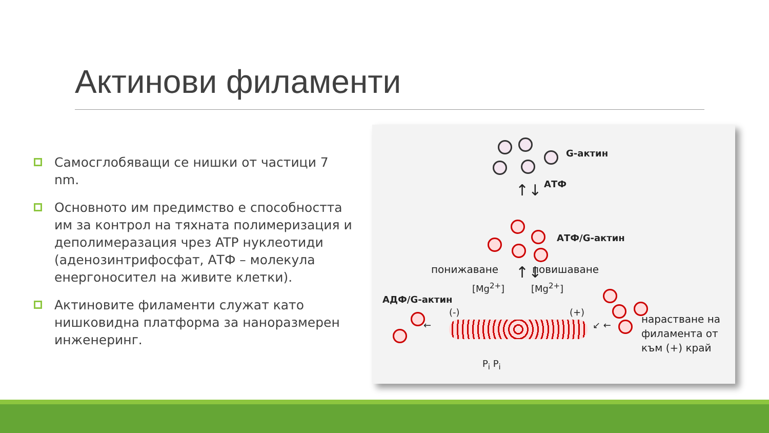Актинови филаменти
Самосглобяващи се нишки от частици 7 nm.
Основното им предимство е способността им за контрол на тяхната полимеризация и деполимеразация чрез ATP нуклеотиди (аденозинтрифосфат, АТФ – молекула енергоносител на живите клетки).
Актиновите филаменти служат като нишковидна платформа за наноразмерен инженеринг.
G-актин
↑↓ АТФ
АТФ/G-актин
понижаване ↑↓ повишаване
[Mg<sup>2+</sup>] [Mg<sup>2+</sup>]
АДФ/G-актин
(-) (+)
← ↙ ←
P<sub>i</sub> P<sub>i</sub>
нарастване на филамента от към (+) край